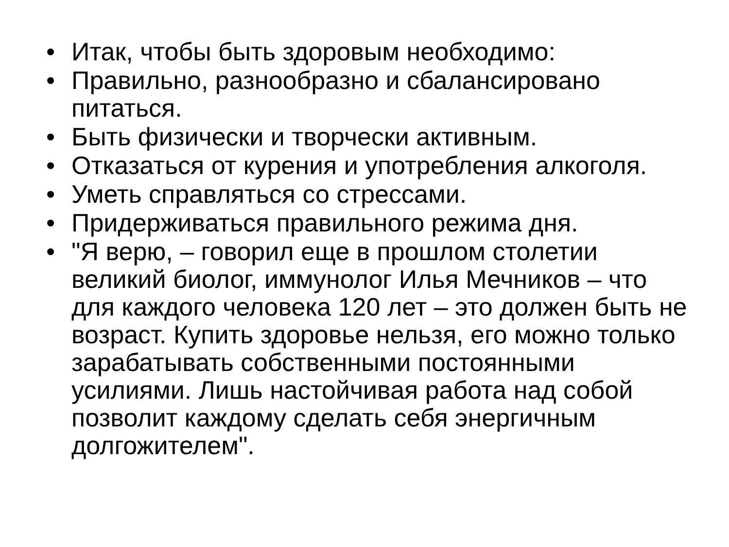• Итак, чтобы быть здоровым необходимо:
• Правильно, разнообразно и сбалансировано питаться.
• Быть физически и творчески активным.
• Отказаться от курения и употребления алкоголя.
• Уметь справляться со стрессами.
• Придерживаться правильного режима дня.
• "Я верю, – говорил еще в прошлом столетии великий биолог, иммунолог Илья Мечников – что для каждого человека 120 лет – это должен быть не возраст. Купить здоровье нельзя, его можно только зарабатывать собственными постоянными усилиями. Лишь настойчивая работа над собой позволит каждому сделать себя энергичным долгожителем".